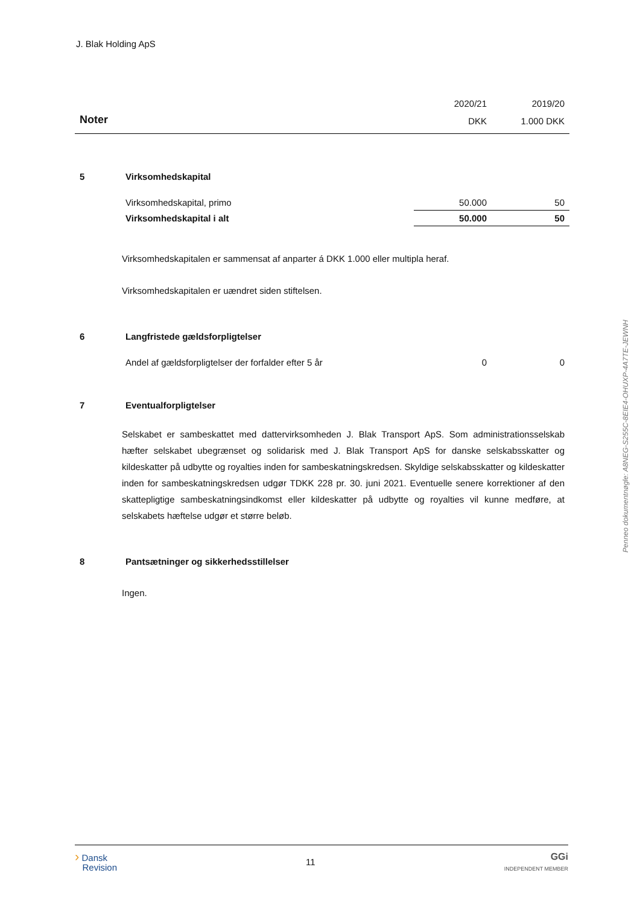J. Blak Holding ApS
| | | 2020/21 | 2019/20 |
| Noter | | DKK | 1.000 DKK |
| 5 | Virksomhedskapital | | |
| | Virksomhedskapital, primo | 50.000 | 50 |
| | Virksomhedskapital i alt | 50.000 | 50 |
Virksomhedskapitalen er sammensat af anparter á DKK 1.000 eller multipla heraf.
Virksomhedskapitalen er uændret siden stiftelsen.
| 6 | Langfristede gældsforpligtelser | | |
| | Andel af gældsforpligtelser der forfalder efter 5 år | 0 | 0 |
| 7 | Eventualforpligtelser | | |
Selskabet er sambeskattet med dattervirksomheden J. Blak Transport ApS. Som administrationsselskab hæfter selskabet ubegrænset og solidarisk med J. Blak Transport ApS for danske selskabsskatter og kildeskatter på udbytte og royalties inden for sambeskatningskredsen. Skyldige selskabsskatter og kildeskatter inden for sambeskatningskredsen udgør TDKK 228 pr. 30. juni 2021. Eventuelle senere korrektioner af den skattepligtige sambeskatningsindkomst eller kildeskatter på udbytte og royalties vil kunne medføre, at selskabets hæftelse udgør et større beløb.
| 8 | Pantsætninger og sikkerhedsstillelser |
Ingen.
› Dansk
Revision
11
GGi
INDEPENDENT MEMBER
Penneo dokumentnøgle: A8NEG-S255C-8EIE4-OHUXP-4A7TE-JEWNH